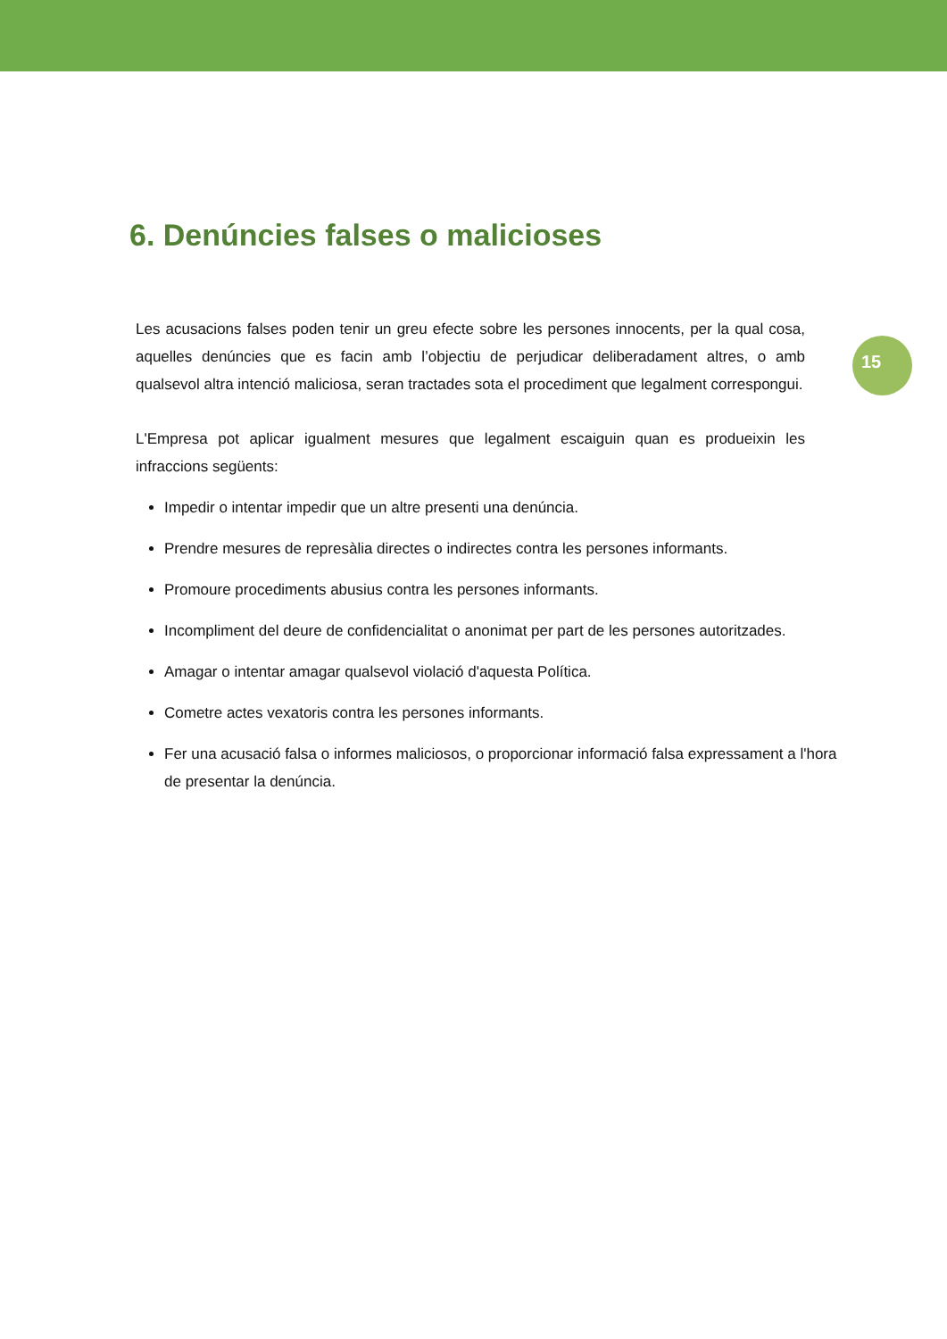15
6. Denúncies falses o malicioses
Les acusacions falses poden tenir un greu efecte sobre les persones innocents, per la qual cosa, aquelles denúncies que es facin amb l’objectiu de perjudicar deliberadament altres, o amb qualsevol altra intenció maliciosa, seran tractades sota el procediment que legalment correspongui.
L'Empresa pot aplicar igualment mesures que legalment escaiguin quan es produeixin les infraccions següents:
Impedir o intentar impedir que un altre presenti una denúncia.
Prendre mesures de represàlia directes o indirectes contra les persones informants.
Promoure procediments abusius contra les persones informants.
Incompliment del deure de confidencialitat o anonimat per part de les persones autoritzades.
Amagar o intentar amagar qualsevol violació d'aquesta Política.
Cometre actes vexatoris contra les persones informants.
Fer una acusació falsa o informes maliciosos, o proporcionar informació falsa expressament a l'hora de presentar la denúncia.